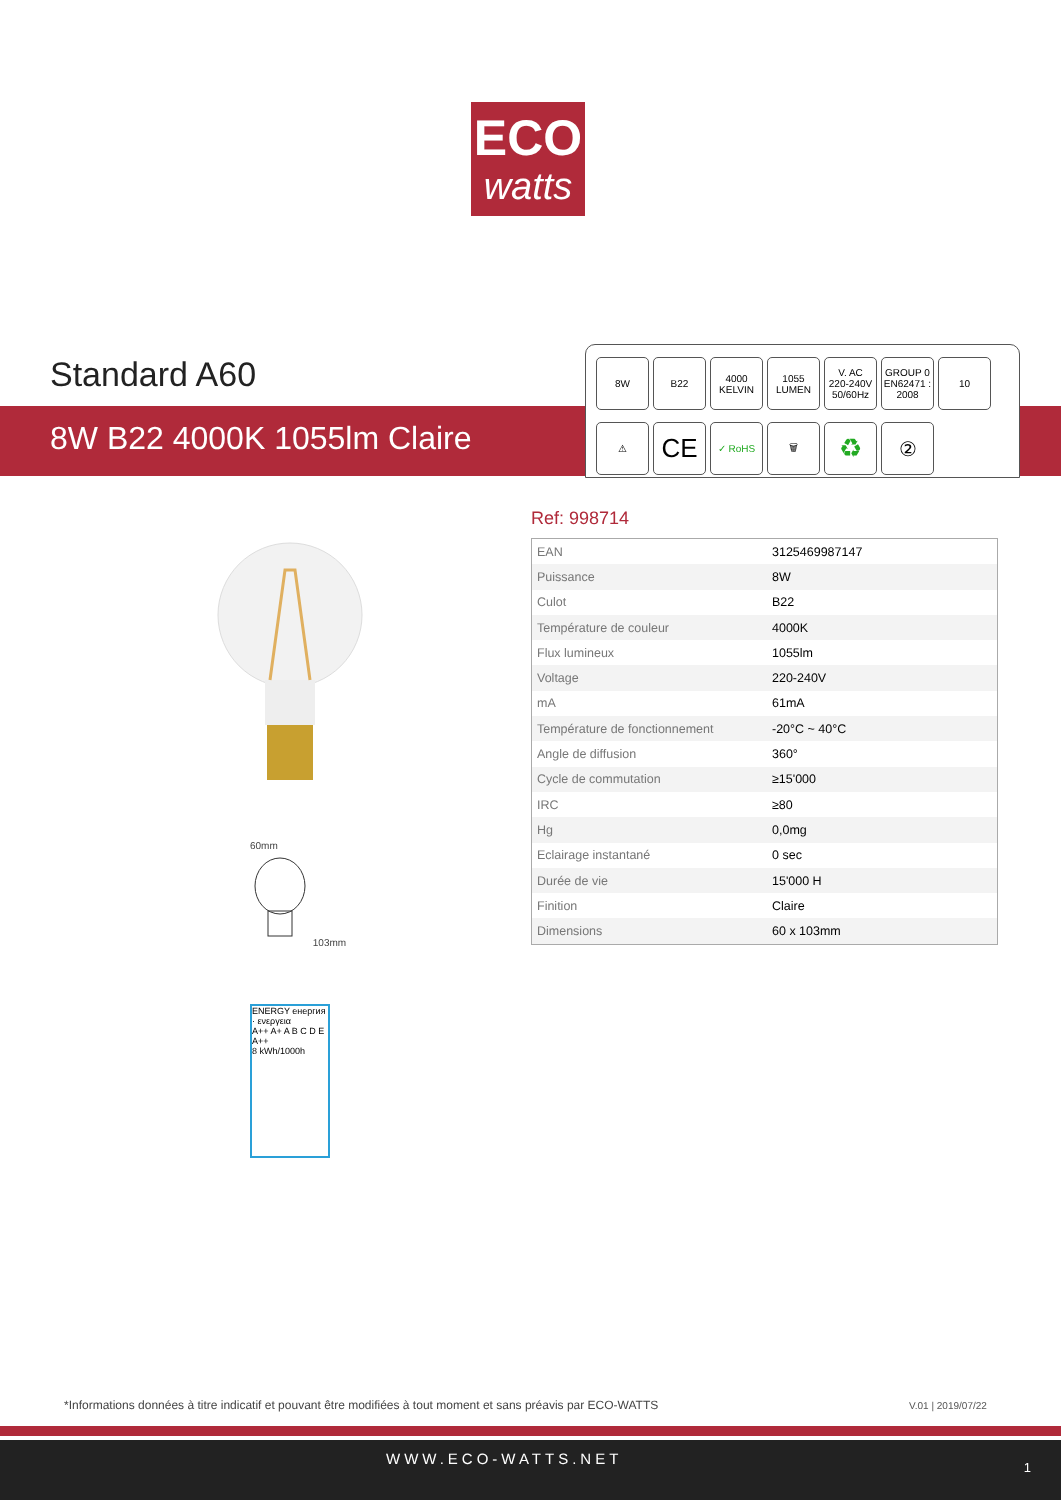ECO
watts
Standard A60
8W B22 4000K 1055lm Claire
8W B22 4000
KELVIN
1055
LUMEN
V. AC
220-240V
50/60Hz
GROUP 0
EN62471 : 2008
10
⚠
CE
✓ RoHS 🗑
♻
②
60mm
103mm
ENERGY енергия · ενεργεια
A++ A+ A B C D E
A++
8 kWh/1000h
Ref: 998714
| EAN | 3125469987147 |
| Puissance | 8W |
| Culot | B22 |
| Température de couleur | 4000K |
| Flux lumineux | 1055lm |
| Voltage | 220-240V |
| mA | 61mA |
| Température de fonctionnement | -20°C ~ 40°C |
| Angle de diffusion | 360° |
| Cycle de commutation | ≥15'000 |
| IRC | ≥80 |
| Hg | 0,0mg |
| Eclairage instantané | 0 sec |
| Durée de vie | 15'000 H |
| Finition | Claire |
| Dimensions | 60 x 103mm |
*Informations données à titre indicatif et pouvant être modifiées à tout moment et sans préavis par ECO-WATTS
V.01 | 2019/07/22
WWW.ECO-WATTS.NET 1